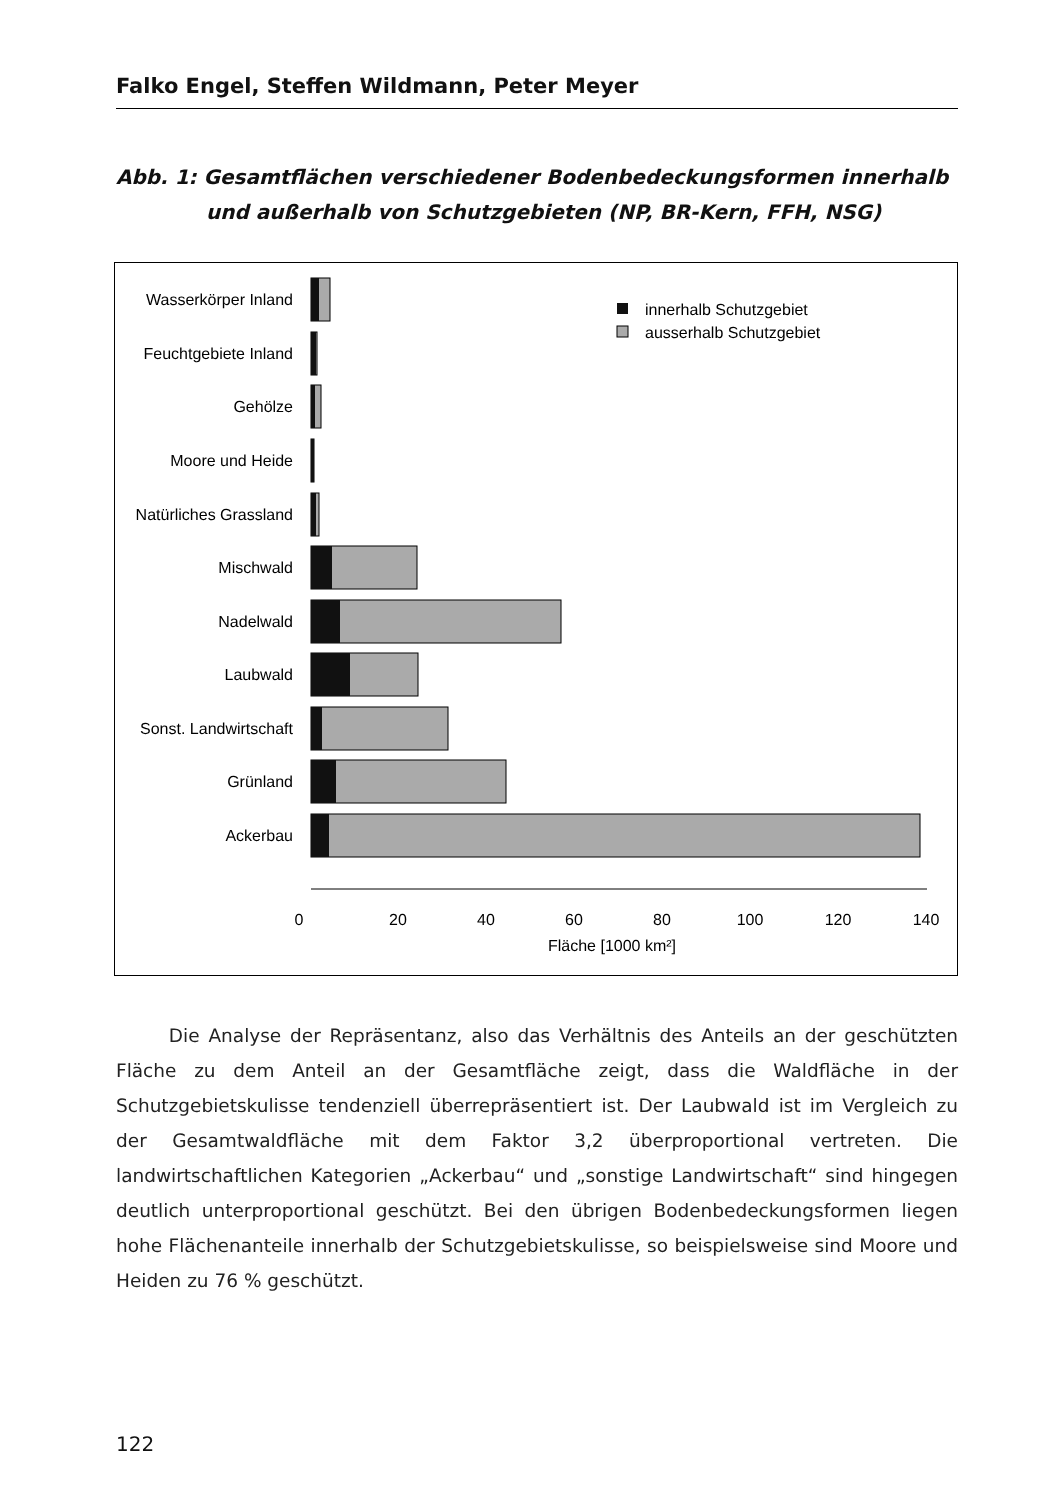Falko Engel, Steffen Wildmann, Peter Meyer
Abb. 1: Gesamtflächen verschiedener Bodenbedeckungsformen innerhalb
und außerhalb von Schutzgebieten (NP, BR-Kern, FFH, NSG)
Wasserkörper Inland
Feuchtgebiete Inland
Gehölze
Moore und Heide
Natürliches Grassland
Mischwald
Nadelwald
Laubwald
Sonst. Landwirtschaft
Grünland
Ackerbau
innerhalb Schutzgebiet
ausserhalb Schutzgebiet
0
20
40
60
80
100
120
140
Fläche [1000 km²]
Die Analyse der Repräsentanz, also das Verhältnis des Anteils an der geschützten Fläche zu dem Anteil an der Gesamtfläche zeigt, dass die Waldfläche in der Schutzgebietskulisse tendenziell überrepräsentiert ist. Der Laubwald ist im Vergleich zu der Gesamtwaldfläche mit dem Faktor 3,2 überproportional vertreten. Die landwirtschaftlichen Kategorien „Ackerbau“ und „sonstige Landwirtschaft“ sind hingegen deutlich unterproportional geschützt. Bei den übrigen Bodenbedeckungsformen liegen hohe Flächenanteile innerhalb der Schutzgebietskulisse, so beispielsweise sind Moore und Heiden zu 76 % geschützt.
122